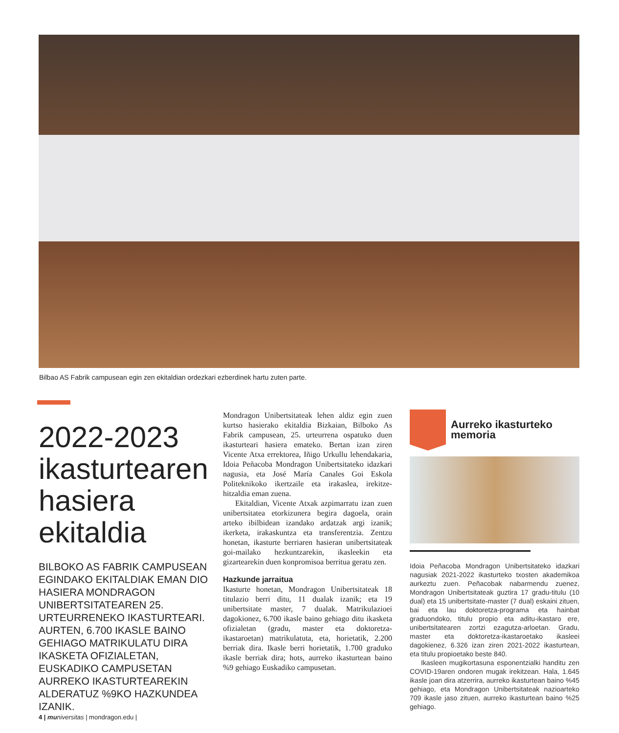Bilbao AS Fabrik campusean egin zen ekitaldian ordezkari ezberdinek hartu zuten parte.
2022-2023 ikasturtearen hasiera ekitaldia
BILBOKO AS FABRIK CAMPUSEAN EGINDAKO EKITALDIAK EMAN DIO HASIERA MONDRAGON UNIBERTSITATEAREN 25. URTEURRENEKO IKASTURTEARI. AURTEN, 6.700 IKASLE BAINO GEHIAGO MATRIKULATU DIRA IKASKETA OFIZIALETAN, EUSKADIKO CAMPUSETAN AURREKO IKASTURTEAREKIN ALDERATUZ %9KO HAZKUNDEA IZANIK.
Mondragon Unibertsitateak lehen aldiz egin zuen kurtso hasierako ekitaldia Bizkaian, Bilboko As Fabrik campusean, 25. urteurrena ospatuko duen ikasturteari hasiera emateko. Bertan izan ziren Vicente Atxa errektorea, Iñigo Urkullu lehendakaria, Idoia Peñacoba Mondragon Unibertsitateko idazkari nagusia, eta José María Canales Goi Eskola Politeknikoko ikertzaile eta irakaslea, irekitze-hitzaldia eman zuena.
Ekitaldian, Vicente Atxak azpimarratu izan zuen unibertsitatea etorkizunera begira dagoela, orain arteko ibilbidean izandako ardatzak argi izanik; ikerketa, irakaskuntza eta transferentzia. Zentzu honetan, ikasturte berriaren hasieran unibertsitateak goi-mailako hezkuntzarekin, ikasleekin eta gizartearekin duen konpromisoa berritua geratu zen.
Hazkunde jarraitua
Ikasturte honetan, Mondragon Unibertsitateak 18 titulazio berri ditu, 11 dualak izanik; eta 19 unibertsitate master, 7 dualak. Matrikulazioei dagokionez, 6.700 ikasle baino gehiago ditu ikasketa ofizialetan (gradu, master eta doktoretza-ikastaroetan) matrikulatuta, eta, horietatik, 2.200 berriak dira. Ikasle berri horietatik, 1.700 graduko ikasle berriak dira; hots, aurreko ikasturtean baino %9 gehiago Euskadiko campusetan.
Aurreko ikasturteko memoria
Idoia Peñacoba Mondragon Unibertsitateko idazkari nagusiak 2021-2022 ikasturteko txosten akademikoa aurkeztu zuen. Peñacobak nabarmendu zuenez, Mondragon Unibertsitateak guztira 17 gradu-titulu (10 dual) eta 15 unibertsitate-master (7 dual) eskaini zituen, bai eta lau doktoretza-programa eta hainbat graduondoko, titulu propio eta aditu-ikastaro ere, unibertsitatearen zortzi ezagutza-arloetan. Gradu, master eta doktoretza-ikastaroetako ikasleei dagokienez, 6.326 izan ziren 2021-2022 ikasturtean, eta titulu propioetako beste 840.
Ikasleen mugikortasuna esponentzialki handitu zen COVID-19aren ondoren mugak irekitzean. Hala, 1.645 ikasle joan dira atzerrira, aurreko ikasturtean baino %45 gehiago, eta Mondragon Unibertsitateak nazioarteko 709 ikasle jaso zituen, aurreko ikasturtean baino %25 gehiago.
4 | mu niversitas | mondragon.edu |